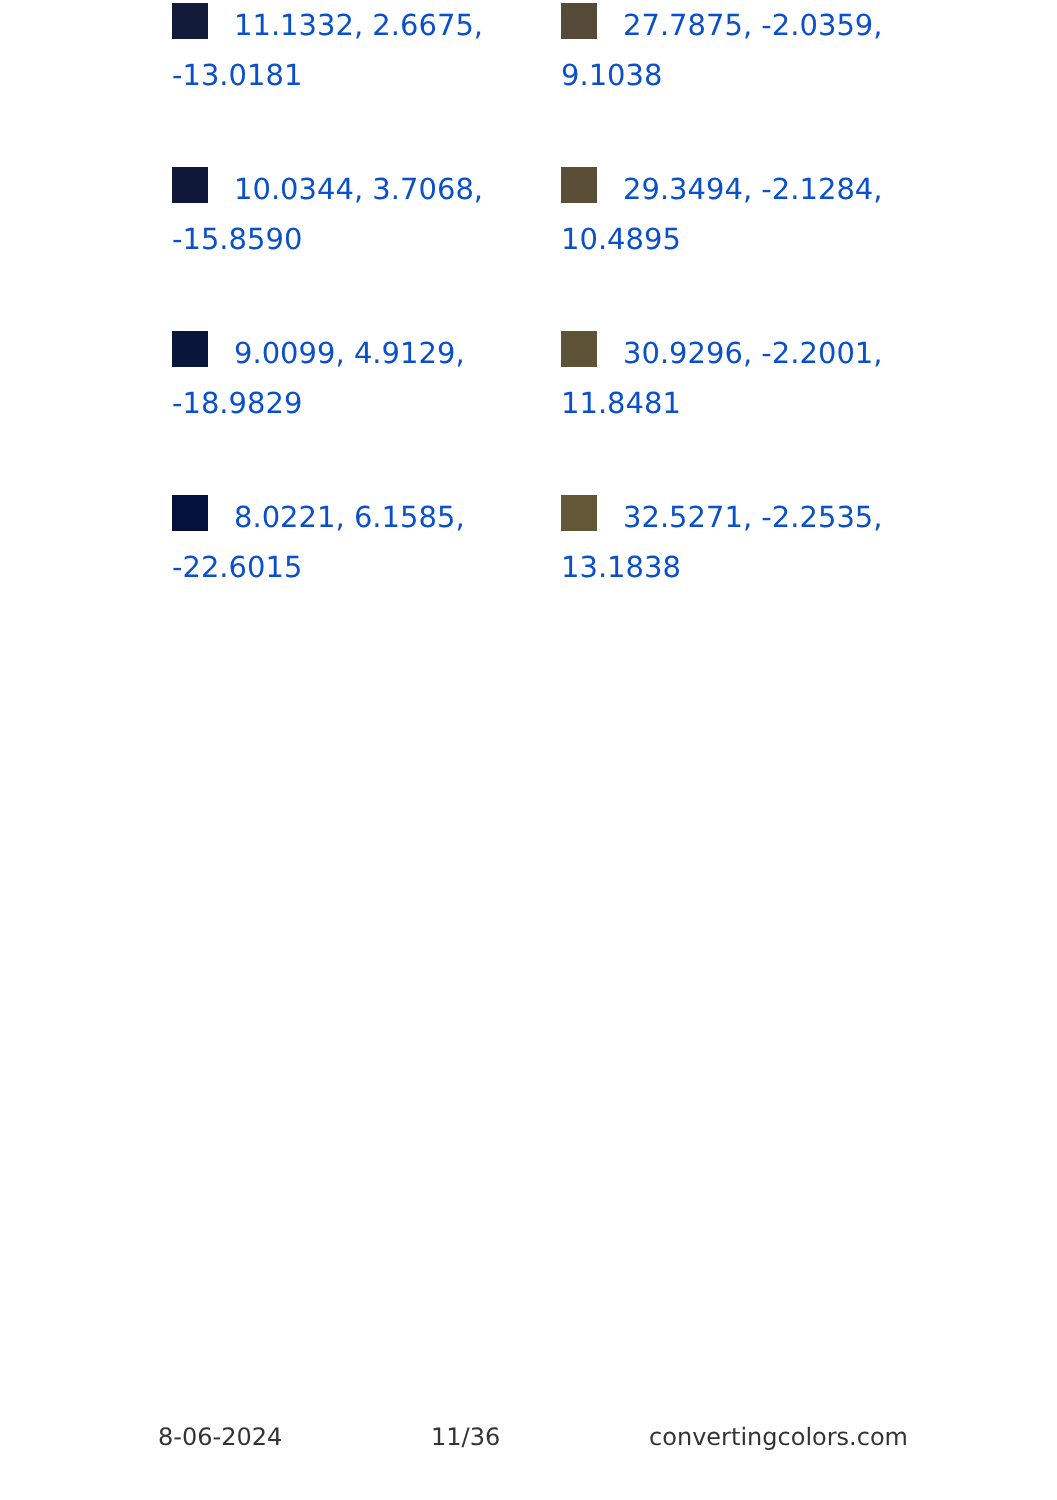11.1332, 2.6675, -13.0181
27.7875, -2.0359, 9.1038
10.0344, 3.7068, -15.8590
29.3494, -2.1284, 10.4895
9.0099, 4.9129, -18.9829
30.9296, -2.2001, 11.8481
8.0221, 6.1585, -22.6015
32.5271, -2.2535, 13.1838
8-06-2024 11/36 convertingcolors.com